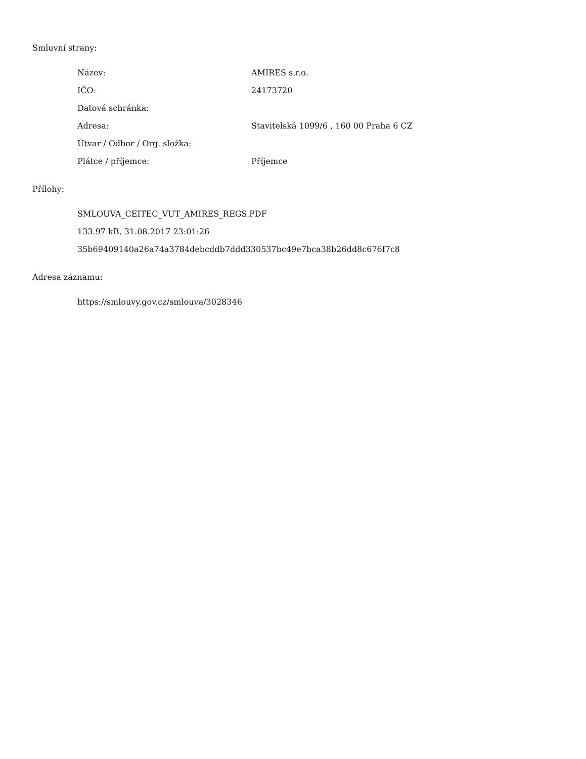Smluvní strany:
| Název: | AMIRES s.r.o. |
| IČO: | 24173720 |
| Datová schránka: | |
| Adresa: | Stavitelská 1099/6 , 160 00 Praha 6 CZ |
| Útvar / Odbor / Org. složka: | |
| Plátce / příjemce: | Příjemce |
Přílohy:
| SMLOUVA_CEITEC_VUT_AMIRES_REGS.PDF |
| 133.97 kB, 31.08.2017 23:01:26 |
| 35b69409140a26a74a3784debcddb7ddd330537bc49e7bca38b26dd8c676f7c8 |
Adresa záznamu:
| https://smlouvy.gov.cz/smlouva/3028346 |